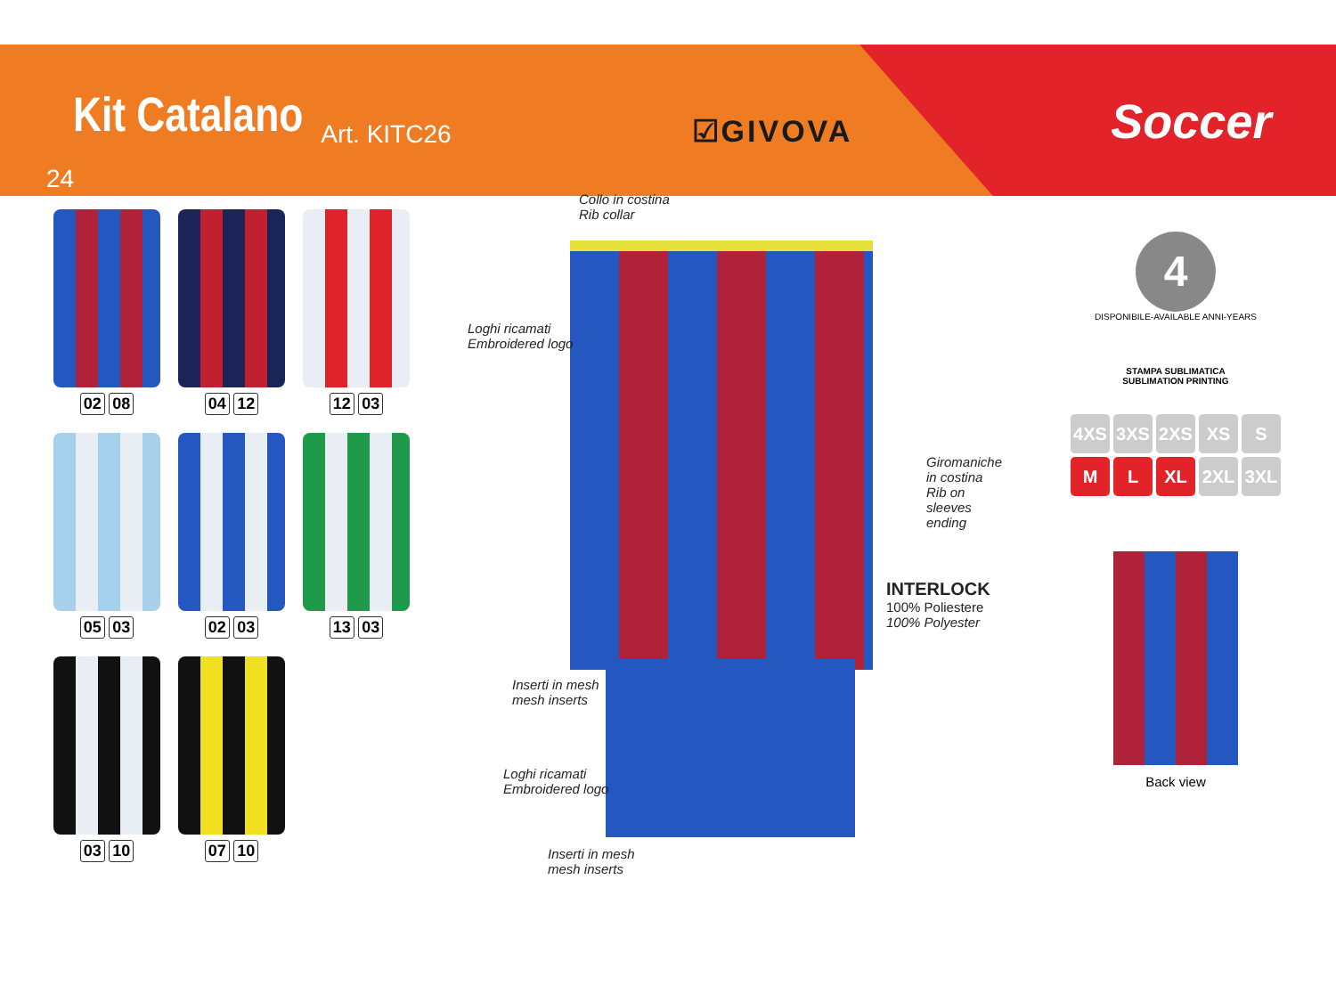Kit Catalano Art. KITC26 ☑GIVOVA Soccer
24
02 08
04 12
12 03
05 03
02 03
13 03
03 10
07 10
Collo in costina
Rib collar
Loghi ricamati
Embroidered logo
Giromaniche in costina
Rib on sleeves ending
INTERLOCK
100% Poliestere
100% Polyester
Inserti in mesh
mesh inserts
Loghi ricamati
Embroidered logo
Inserti in mesh
mesh inserts
4
DISPONIBILE-AVAILABLE ANNI-YEARS
STAMPA SUBLIMATICA
SUBLIMATION PRINTING
4XS 3XS 2XS XS S
M L XL 2XL 3XL
Back view